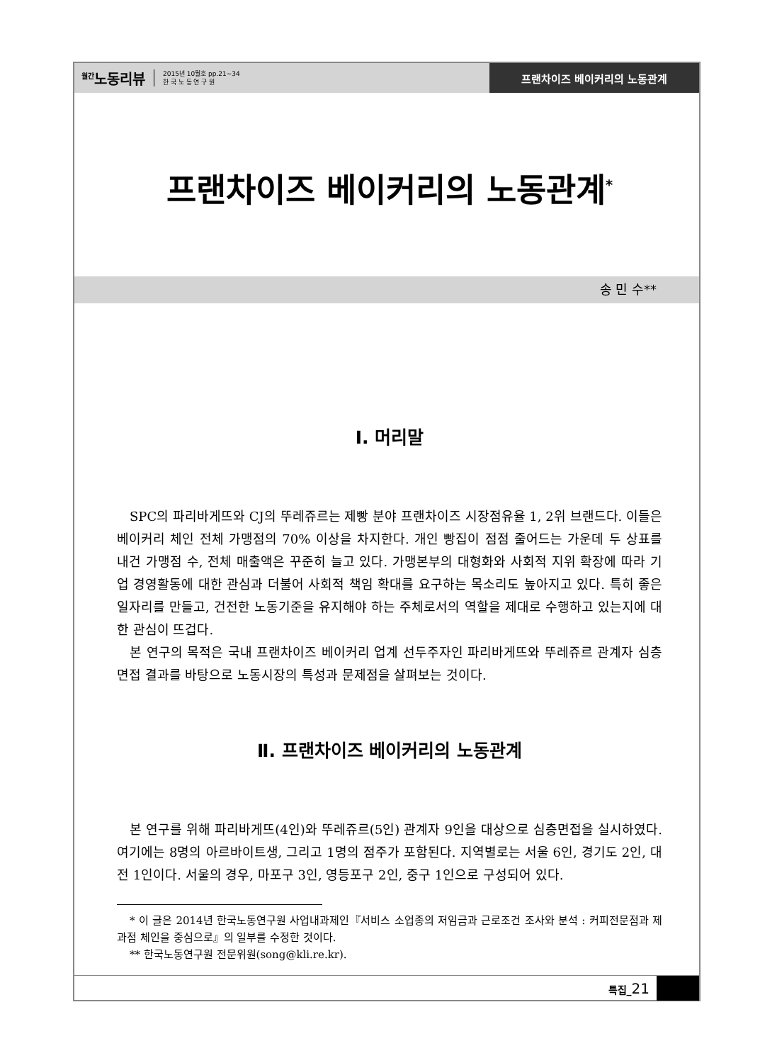<sup>월간</sup>노동리뷰
2015년 10월호 pp.21~34
한 국 노 동 연 구 원
프랜차이즈 베이커리의 노동관계
송 민 수**
프랜차이즈 베이커리의 노동관계<sup>*</sup>
Ⅰ. 머리말
SPC의 파리바게뜨와 CJ의 뚜레쥬르는 제빵 분야 프랜차이즈 시장점유율 1, 2위 브랜드다. 이들은 베이커리 체인 전체 가맹점의 70% 이상을 차지한다. 개인 빵집이 점점 줄어드는 가운데 두 상표를 내건 가맹점 수, 전체 매출액은 꾸준히 늘고 있다. 가맹본부의 대형화와 사회적 지위 확장에 따라 기업 경영활동에 대한 관심과 더불어 사회적 책임 확대를 요구하는 목소리도 높아지고 있다. 특히 좋은 일자리를 만들고, 건전한 노동기준을 유지해야 하는 주체로서의 역할을 제대로 수행하고 있는지에 대한 관심이 뜨겁다.
본 연구의 목적은 국내 프랜차이즈 베이커리 업계 선두주자인 파리바게뜨와 뚜레쥬르 관계자 심층면접 결과를 바탕으로 노동시장의 특성과 문제점을 살펴보는 것이다.
Ⅱ. 프랜차이즈 베이커리의 노동관계
본 연구를 위해 파리바게뜨(4인)와 뚜레쥬르(5인) 관계자 9인을 대상으로 심층면접을 실시하였다. 여기에는 8명의 아르바이트생, 그리고 1명의 점주가 포함된다. 지역별로는 서울 6인, 경기도 2인, 대전 1인이다. 서울의 경우, 마포구 3인, 영등포구 2인, 중구 1인으로 구성되어 있다.
* 이 글은 2014년 한국노동연구원 사업내과제인『서비스 소업종의 저임금과 근로조건 조사와 분석 : 커피전문점과 제과점 체인을 중심으로』의 일부를 수정한 것이다.
** 한국노동연구원 전문위원(song@kli.re.kr).
특집_21